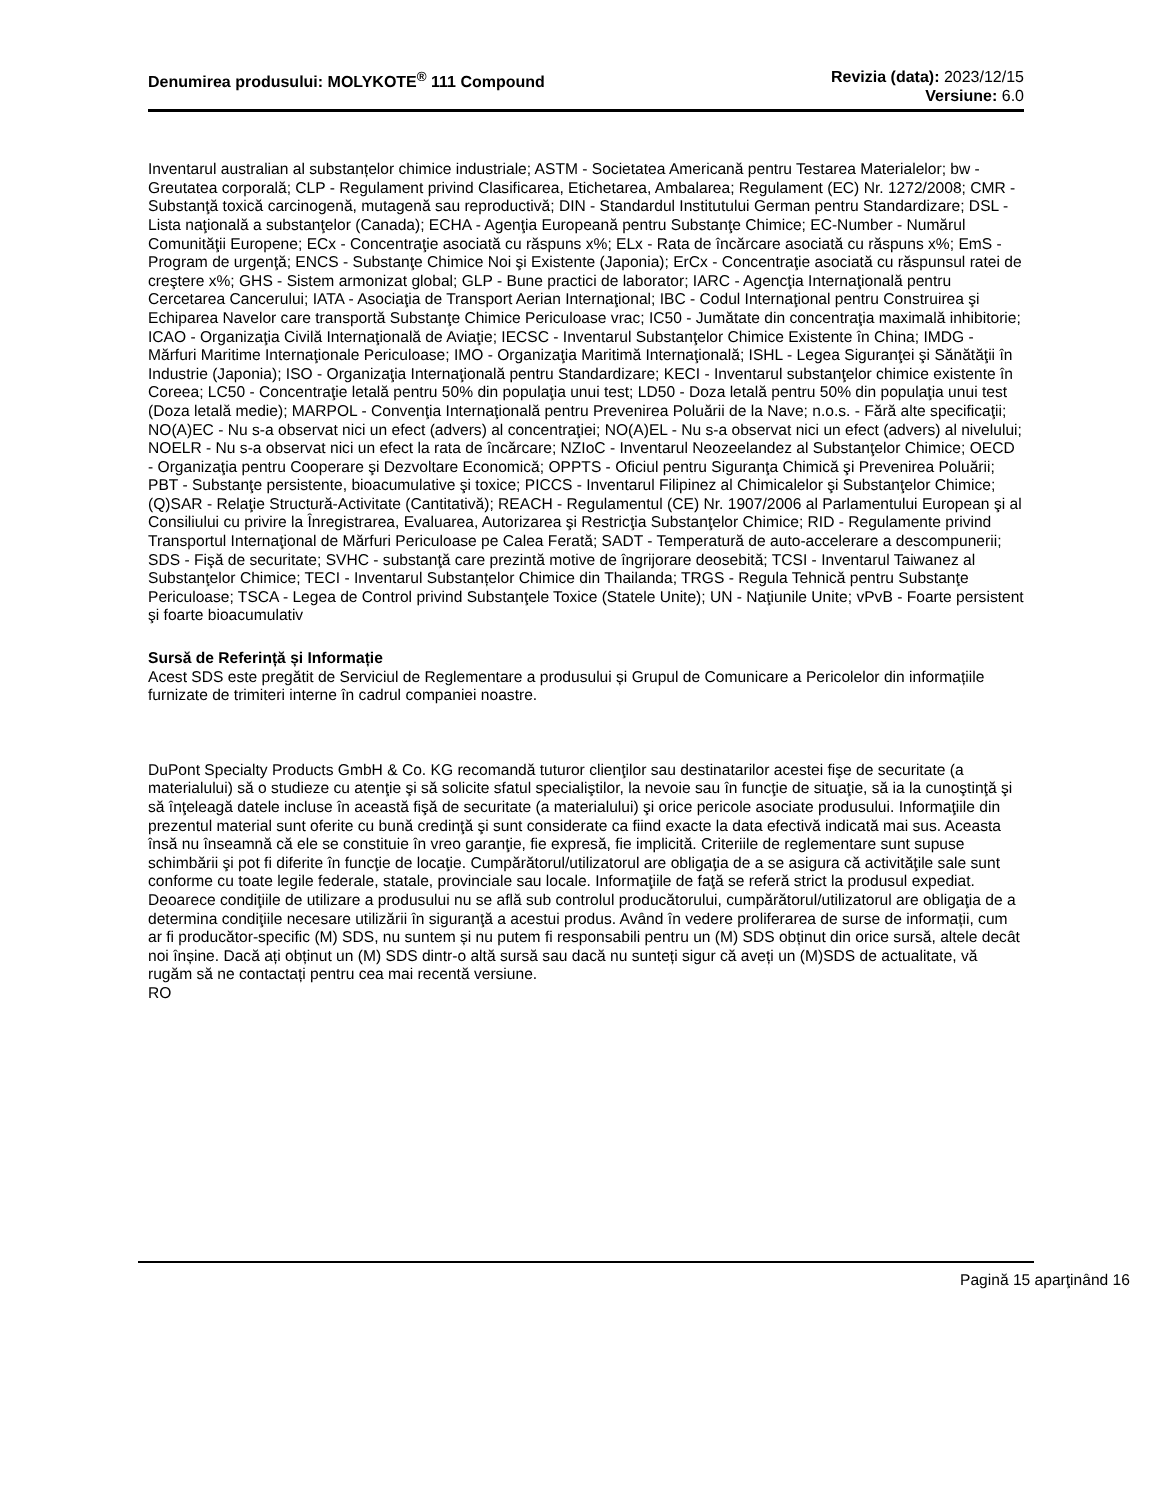Denumirea produsului: MOLYKOTE<sup>®</sup> 111 Compound
Revizia (data): 2023/12/15
Versiune: 6.0
Inventarul australian al substanțelor chimice industriale; ASTM - Societatea Americană pentru Testarea Materialelor; bw - Greutatea corporală; CLP - Regulament privind Clasificarea, Etichetarea, Ambalarea; Regulament (EC) Nr. 1272/2008; CMR - Substanţă toxică carcinogenă, mutagenă sau reproductivă; DIN - Standardul Institutului German pentru Standardizare; DSL - Lista naţională a substanţelor (Canada); ECHA - Agenţia Europeană pentru Substanţe Chimice; EC-Number - Numărul Comunităţii Europene; ECx - Concentraţie asociată cu răspuns x%; ELx - Rata de încărcare asociată cu răspuns x%; EmS - Program de urgenţă; ENCS - Substanţe Chimice Noi şi Existente (Japonia); ErCx - Concentraţie asociată cu răspunsul ratei de creştere x%; GHS - Sistem armonizat global; GLP - Bune practici de laborator; IARC - Agencţia Internaţională pentru Cercetarea Cancerului; IATA - Asociaţia de Transport Aerian Internaţional; IBC - Codul Internaţional pentru Construirea şi Echiparea Navelor care transportă Substanţe Chimice Periculoase vrac; IC50 - Jumătate din concentraţia maximală inhibitorie; ICAO - Organizaţia Civilă Internaţională de Aviaţie; IECSC - Inventarul Substanţelor Chimice Existente în China; IMDG - Mărfuri Maritime Internaţionale Periculoase; IMO - Organizaţia Maritimă Internaţională; ISHL - Legea Siguranţei şi Sănătăţii în Industrie (Japonia); ISO - Organizaţia Internaţională pentru Standardizare; KECI - Inventarul substanţelor chimice existente în Coreea; LC50 - Concentraţie letală pentru 50% din populaţia unui test; LD50 - Doza letală pentru 50% din populaţia unui test (Doza letală medie); MARPOL - Convenţia Internaţională pentru Prevenirea Poluării de la Nave; n.o.s. - Fără alte specificaţii; NO(A)EC - Nu s-a observat nici un efect (advers) al concentraţiei; NO(A)EL - Nu s-a observat nici un efect (advers) al nivelului; NOELR - Nu s-a observat nici un efect la rata de încărcare; NZIoC - Inventarul Neozeelandez al Substanţelor Chimice; OECD - Organizaţia pentru Cooperare şi Dezvoltare Economică; OPPTS - Oficiul pentru Siguranţa Chimică şi Prevenirea Poluării; PBT - Substanţe persistente, bioacumulative şi toxice; PICCS - Inventarul Filipinez al Chimicalelor şi Substanţelor Chimice; (Q)SAR - Relaţie Structură-Activitate (Cantitativă); REACH - Regulamentul (CE) Nr. 1907/2006 al Parlamentului European şi al Consiliului cu privire la Înregistrarea, Evaluarea, Autorizarea şi Restricţia Substanţelor Chimice; RID - Regulamente privind Transportul Internaţional de Mărfuri Periculoase pe Calea Ferată; SADT - Temperatură de auto-accelerare a descompunerii; SDS - Fişă de securitate; SVHC - substanţă care prezintă motive de îngrijorare deosebită; TCSI - Inventarul Taiwanez al Substanţelor Chimice; TECI - Inventarul Substanțelor Chimice din Thailanda; TRGS - Regula Tehnică pentru Substanţe Periculoase; TSCA - Legea de Control privind Substanţele Toxice (Statele Unite); UN - Naţiunile Unite; vPvB - Foarte persistent şi foarte bioacumulativ
Sursă de Referință și Informație
Acest SDS este pregătit de Serviciul de Reglementare a produsului și Grupul de Comunicare a Pericolelor din informațiile furnizate de trimiteri interne în cadrul companiei noastre.
DuPont Specialty Products GmbH & Co. KG recomandă tuturor clienţilor sau destinatarilor acestei fişe de securitate (a materialului) să o studieze cu atenţie şi să solicite sfatul specialiştilor, la nevoie sau în funcţie de situaţie, să ia la cunoştinţă şi să înţeleagă datele incluse în această fişă de securitate (a materialului) şi orice pericole asociate produsului. Informaţiile din prezentul material sunt oferite cu bună credinţă şi sunt considerate ca fiind exacte la data efectivă indicată mai sus. Aceasta însă nu înseamnă că ele se constituie în vreo garanţie, fie expresă, fie implicită. Criteriile de reglementare sunt supuse schimbării şi pot fi diferite în funcţie de locaţie. Cumpărătorul/utilizatorul are obligaţia de a se asigura că activităţile sale sunt conforme cu toate legile federale, statale, provinciale sau locale. Informaţiile de faţă se referă strict la produsul expediat. Deoarece condiţiile de utilizare a produsului nu se află sub controlul producătorului, cumpărătorul/utilizatorul are obligaţia de a determina condiţiile necesare utilizării în siguranţă a acestui produs. Având în vedere proliferarea de surse de informații, cum ar fi producător-specific (M) SDS, nu suntem și nu putem fi responsabili pentru un (M) SDS obținut din orice sursă, altele decât noi înșine. Dacă ați obținut un (M) SDS dintr-o altă sursă sau dacă nu sunteți sigur că aveți un (M)SDS de actualitate, vă rugăm să ne contactați pentru cea mai recentă versiune.
RO
Pagină 15 aparţinând 16